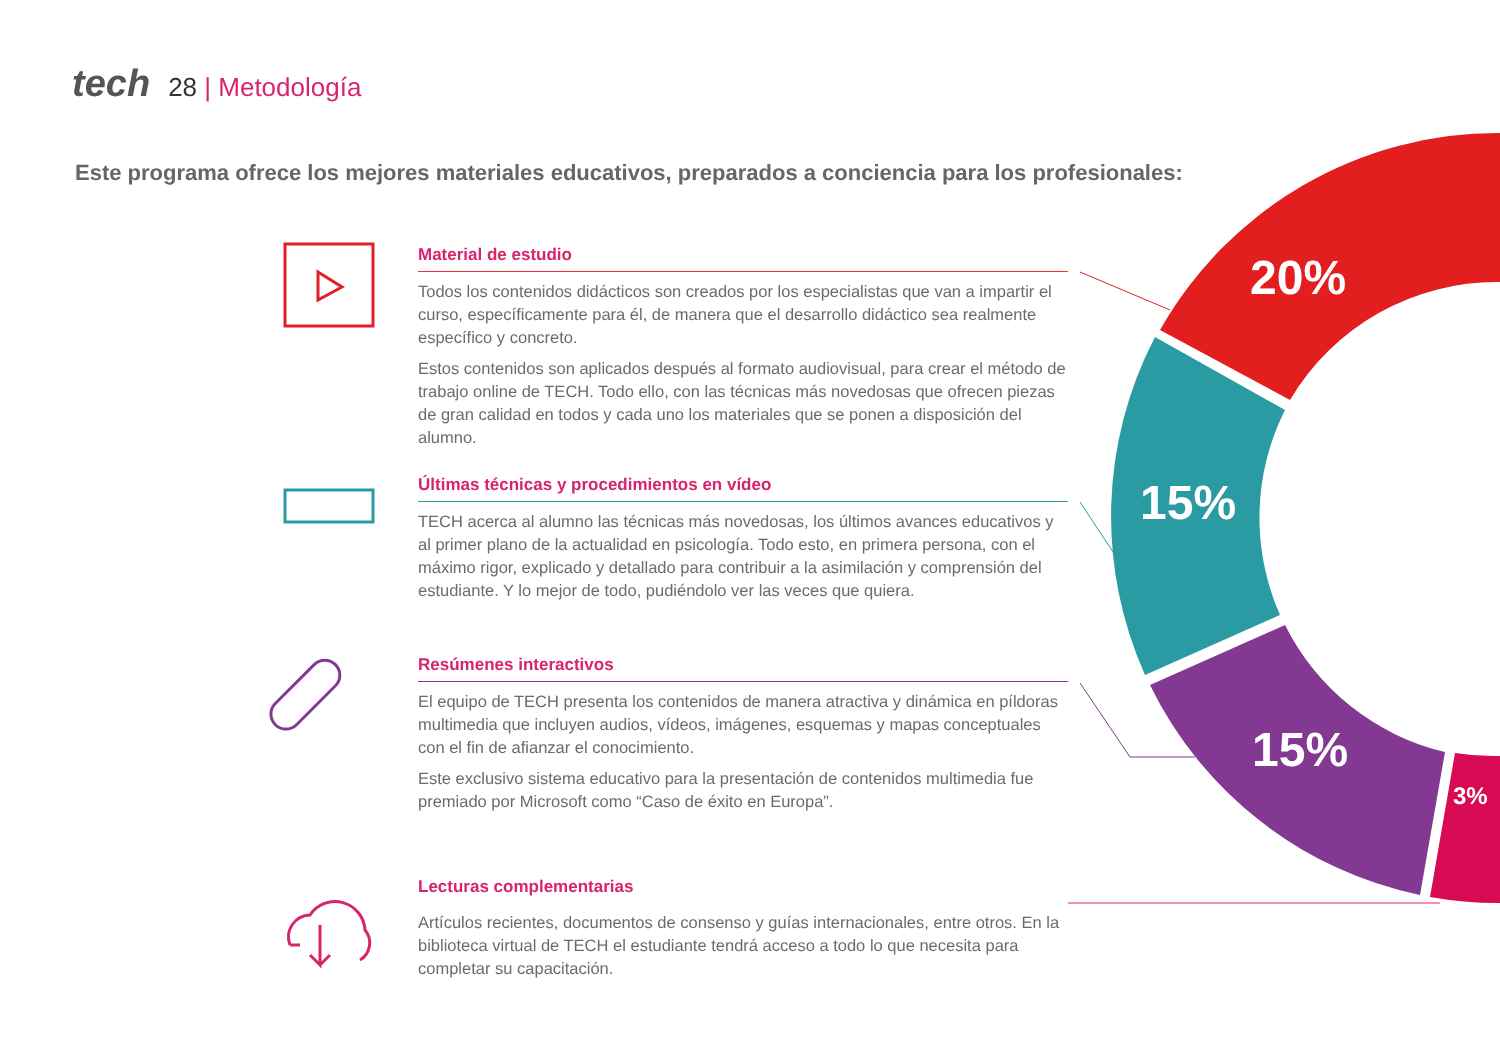tech 28 | Metodología
Este programa ofrece los mejores materiales educativos, preparados a conciencia para los profesionales:
20%
15%
15%
3%
Material de estudio
Todos los contenidos didácticos son creados por los especialistas que van a impartir el curso, específicamente para él, de manera que el desarrollo didáctico sea realmente específico y concreto.
Estos contenidos son aplicados después al formato audiovisual, para crear el método de trabajo online de TECH. Todo ello, con las técnicas más novedosas que ofrecen piezas de gran calidad en todos y cada uno los materiales que se ponen a disposición del alumno.
Últimas técnicas y procedimientos en vídeo
TECH acerca al alumno las técnicas más novedosas, los últimos avances educativos y al primer plano de la actualidad en psicología. Todo esto, en primera persona, con el máximo rigor, explicado y detallado para contribuir a la asimilación y comprensión del estudiante. Y lo mejor de todo, pudiéndolo ver las veces que quiera.
Resúmenes interactivos
El equipo de TECH presenta los contenidos de manera atractiva y dinámica en píldoras multimedia que incluyen audios, vídeos, imágenes, esquemas y mapas conceptuales con el fin de afianzar el conocimiento.
Este exclusivo sistema educativo para la presentación de contenidos multimedia fue premiado por Microsoft como “Caso de éxito en Europa”.
Lecturas complementarias
Artículos recientes, documentos de consenso y guías internacionales, entre otros. En la biblioteca virtual de TECH el estudiante tendrá acceso a todo lo que necesita para completar su capacitación.